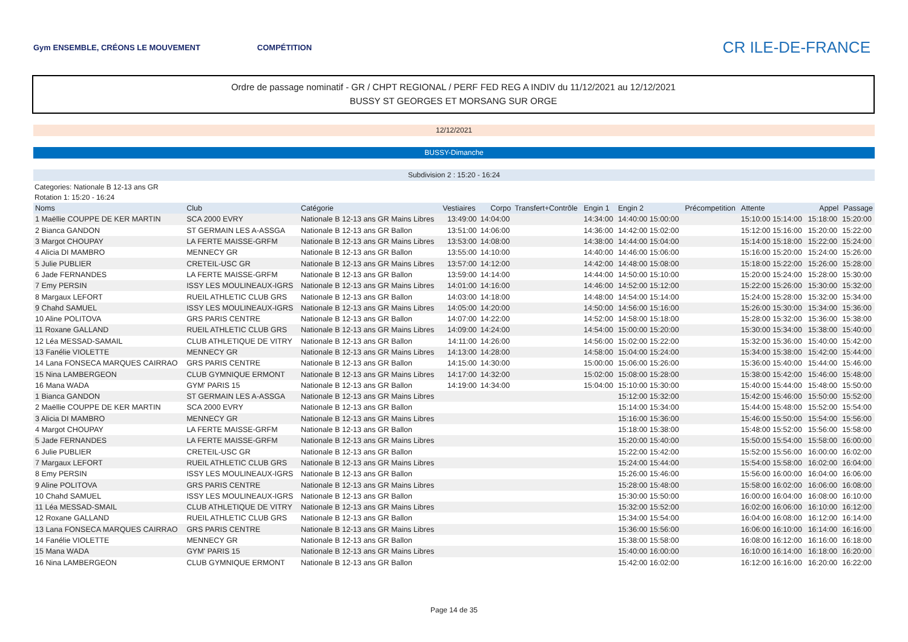Gym ENSEMBLE, CRÉONS LE MOUVEMENT COMPÉTITION
CR ILE-DE-FRANCE
Ordre de passage nominatif - GR / CHPT REGIONAL / PERF FED REG A INDIV du 11/12/2021 au 12/12/2021
BUSSY ST GEORGES ET MORSANG SUR ORGE
12/12/2021
BUSSY-Dimanche
Subdivision 2 : 15:20 - 16:24
Categories: Nationale B 12-13 ans GR
Rotation 1: 15:20 - 16:24
| Noms | Club | Catégorie | Vestiaires | Corpo | Transfert+Contrôle | Engin 1 | Engin 2 | Précompetition | Attente | Appel | Passage |
| --- | --- | --- | --- | --- | --- | --- | --- | --- | --- | --- | --- |
| 1 Maëllie COUPPE DE KER MARTIN | SCA 2000 EVRY | Nationale B 12-13 ans GR Mains Libres | 13:49:00 | 14:04:00 | | 14:34:00 | 14:40:00 15:00:00 | | 15:10:00 15:14:00 | 15:18:00 | 15:20:00 |
| 2 Bianca GANDON | ST GERMAIN LES A-ASSGA | Nationale B 12-13 ans GR Ballon | 13:51:00 | 14:06:00 | | 14:36:00 | 14:42:00 15:02:00 | | 15:12:00 15:16:00 | 15:20:00 | 15:22:00 |
| 3 Margot CHOUPAY | LA FERTE MAISSE-GRFM | Nationale B 12-13 ans GR Mains Libres | 13:53:00 | 14:08:00 | | 14:38:00 | 14:44:00 15:04:00 | | 15:14:00 15:18:00 | 15:22:00 | 15:24:00 |
| 4 Alicia DI MAMBRO | MENNECY GR | Nationale B 12-13 ans GR Ballon | 13:55:00 | 14:10:00 | | 14:40:00 | 14:46:00 15:06:00 | | 15:16:00 15:20:00 | 15:24:00 | 15:26:00 |
| 5 Julie PUBLIER | CRETEIL-USC GR | Nationale B 12-13 ans GR Mains Libres | 13:57:00 | 14:12:00 | | 14:42:00 | 14:48:00 15:08:00 | | 15:18:00 15:22:00 | 15:26:00 | 15:28:00 |
| 6 Jade FERNANDES | LA FERTE MAISSE-GRFM | Nationale B 12-13 ans GR Ballon | 13:59:00 | 14:14:00 | | 14:44:00 | 14:50:00 15:10:00 | | 15:20:00 15:24:00 | 15:28:00 | 15:30:00 |
| 7 Emy PERSIN | ISSY LES MOULINEAUX-IGRS | Nationale B 12-13 ans GR Mains Libres | 14:01:00 | 14:16:00 | | 14:46:00 | 14:52:00 15:12:00 | | 15:22:00 15:26:00 | 15:30:00 | 15:32:00 |
| 8 Margaux LEFORT | RUEIL ATHLETIC CLUB GRS | Nationale B 12-13 ans GR Ballon | 14:03:00 | 14:18:00 | | 14:48:00 | 14:54:00 15:14:00 | | 15:24:00 15:28:00 | 15:32:00 | 15:34:00 |
| 9 Chahd SAMUEL | ISSY LES MOULINEAUX-IGRS | Nationale B 12-13 ans GR Mains Libres | 14:05:00 | 14:20:00 | | 14:50:00 | 14:56:00 15:16:00 | | 15:26:00 15:30:00 | 15:34:00 | 15:36:00 |
| 10 Aline POLITOVA | GRS PARIS CENTRE | Nationale B 12-13 ans GR Ballon | 14:07:00 | 14:22:00 | | 14:52:00 | 14:58:00 15:18:00 | | 15:28:00 15:32:00 | 15:36:00 | 15:38:00 |
| 11 Roxane GALLAND | RUEIL ATHLETIC CLUB GRS | Nationale B 12-13 ans GR Mains Libres | 14:09:00 | 14:24:00 | | 14:54:00 | 15:00:00 15:20:00 | | 15:30:00 15:34:00 | 15:38:00 | 15:40:00 |
| 12 Léa MESSAD-SAMAIL | CLUB ATHLETIQUE DE VITRY | Nationale B 12-13 ans GR Ballon | 14:11:00 | 14:26:00 | | 14:56:00 | 15:02:00 15:22:00 | | 15:32:00 15:36:00 | 15:40:00 | 15:42:00 |
| 13 Fanélie VIOLETTE | MENNECY GR | Nationale B 12-13 ans GR Mains Libres | 14:13:00 | 14:28:00 | | 14:58:00 | 15:04:00 15:24:00 | | 15:34:00 15:38:00 | 15:42:00 | 15:44:00 |
| 14 Lana FONSECA MARQUES CAIRRAO | GRS PARIS CENTRE | Nationale B 12-13 ans GR Ballon | 14:15:00 | 14:30:00 | | 15:00:00 | 15:06:00 15:26:00 | | 15:36:00 15:40:00 | 15:44:00 | 15:46:00 |
| 15 Nina LAMBERGEON | CLUB GYMNIQUE ERMONT | Nationale B 12-13 ans GR Mains Libres | 14:17:00 | 14:32:00 | | 15:02:00 | 15:08:00 15:28:00 | | 15:38:00 15:42:00 | 15:46:00 | 15:48:00 |
| 16 Mana WADA | GYM' PARIS 15 | Nationale B 12-13 ans GR Ballon | 14:19:00 | 14:34:00 | | 15:04:00 | 15:10:00 15:30:00 | | 15:40:00 15:44:00 | 15:48:00 | 15:50:00 |
| 1 Bianca GANDON | ST GERMAIN LES A-ASSGA | Nationale B 12-13 ans GR Mains Libres | | | | | 15:12:00 15:32:00 | | 15:42:00 15:46:00 | 15:50:00 | 15:52:00 |
| 2 Maëllie COUPPE DE KER MARTIN | SCA 2000 EVRY | Nationale B 12-13 ans GR Ballon | | | | | 15:14:00 15:34:00 | | 15:44:00 15:48:00 | 15:52:00 | 15:54:00 |
| 3 Alicia DI MAMBRO | MENNECY GR | Nationale B 12-13 ans GR Mains Libres | | | | | 15:16:00 15:36:00 | | 15:46:00 15:50:00 | 15:54:00 | 15:56:00 |
| 4 Margot CHOUPAY | LA FERTE MAISSE-GRFM | Nationale B 12-13 ans GR Ballon | | | | | 15:18:00 15:38:00 | | 15:48:00 15:52:00 | 15:56:00 | 15:58:00 |
| 5 Jade FERNANDES | LA FERTE MAISSE-GRFM | Nationale B 12-13 ans GR Mains Libres | | | | | 15:20:00 15:40:00 | | 15:50:00 15:54:00 | 15:58:00 | 16:00:00 |
| 6 Julie PUBLIER | CRETEIL-USC GR | Nationale B 12-13 ans GR Ballon | | | | | 15:22:00 15:42:00 | | 15:52:00 15:56:00 | 16:00:00 | 16:02:00 |
| 7 Margaux LEFORT | RUEIL ATHLETIC CLUB GRS | Nationale B 12-13 ans GR Mains Libres | | | | | 15:24:00 15:44:00 | | 15:54:00 15:58:00 | 16:02:00 | 16:04:00 |
| 8 Emy PERSIN | ISSY LES MOULINEAUX-IGRS | Nationale B 12-13 ans GR Ballon | | | | | 15:26:00 15:46:00 | | 15:56:00 16:00:00 | 16:04:00 | 16:06:00 |
| 9 Aline POLITOVA | GRS PARIS CENTRE | Nationale B 12-13 ans GR Mains Libres | | | | | 15:28:00 15:48:00 | | 15:58:00 16:02:00 | 16:06:00 | 16:08:00 |
| 10 Chahd SAMUEL | ISSY LES MOULINEAUX-IGRS | Nationale B 12-13 ans GR Ballon | | | | | 15:30:00 15:50:00 | | 16:00:00 16:04:00 | 16:08:00 | 16:10:00 |
| 11 Léa MESSAD-SMAIL | CLUB ATHLETIQUE DE VITRY | Nationale B 12-13 ans GR Mains Libres | | | | | 15:32:00 15:52:00 | | 16:02:00 16:06:00 | 16:10:00 | 16:12:00 |
| 12 Roxane GALLAND | RUEIL ATHLETIC CLUB GRS | Nationale B 12-13 ans GR Ballon | | | | | 15:34:00 15:54:00 | | 16:04:00 16:08:00 | 16:12:00 | 16:14:00 |
| 13 Lana FONSECA MARQUES CAIRRAO | GRS PARIS CENTRE | Nationale B 12-13 ans GR Mains Libres | | | | | 15:36:00 15:56:00 | | 16:06:00 16:10:00 | 16:14:00 | 16:16:00 |
| 14 Fanélie VIOLETTE | MENNECY GR | Nationale B 12-13 ans GR Ballon | | | | | 15:38:00 15:58:00 | | 16:08:00 16:12:00 | 16:16:00 | 16:18:00 |
| 15 Mana WADA | GYM' PARIS 15 | Nationale B 12-13 ans GR Mains Libres | | | | | 15:40:00 16:00:00 | | 16:10:00 16:14:00 | 16:18:00 | 16:20:00 |
| 16 Nina LAMBERGEON | CLUB GYMNIQUE ERMONT | Nationale B 12-13 ans GR Ballon | | | | | 15:42:00 16:02:00 | | 16:12:00 16:16:00 | 16:20:00 | 16:22:00 |
Page 14 de 35